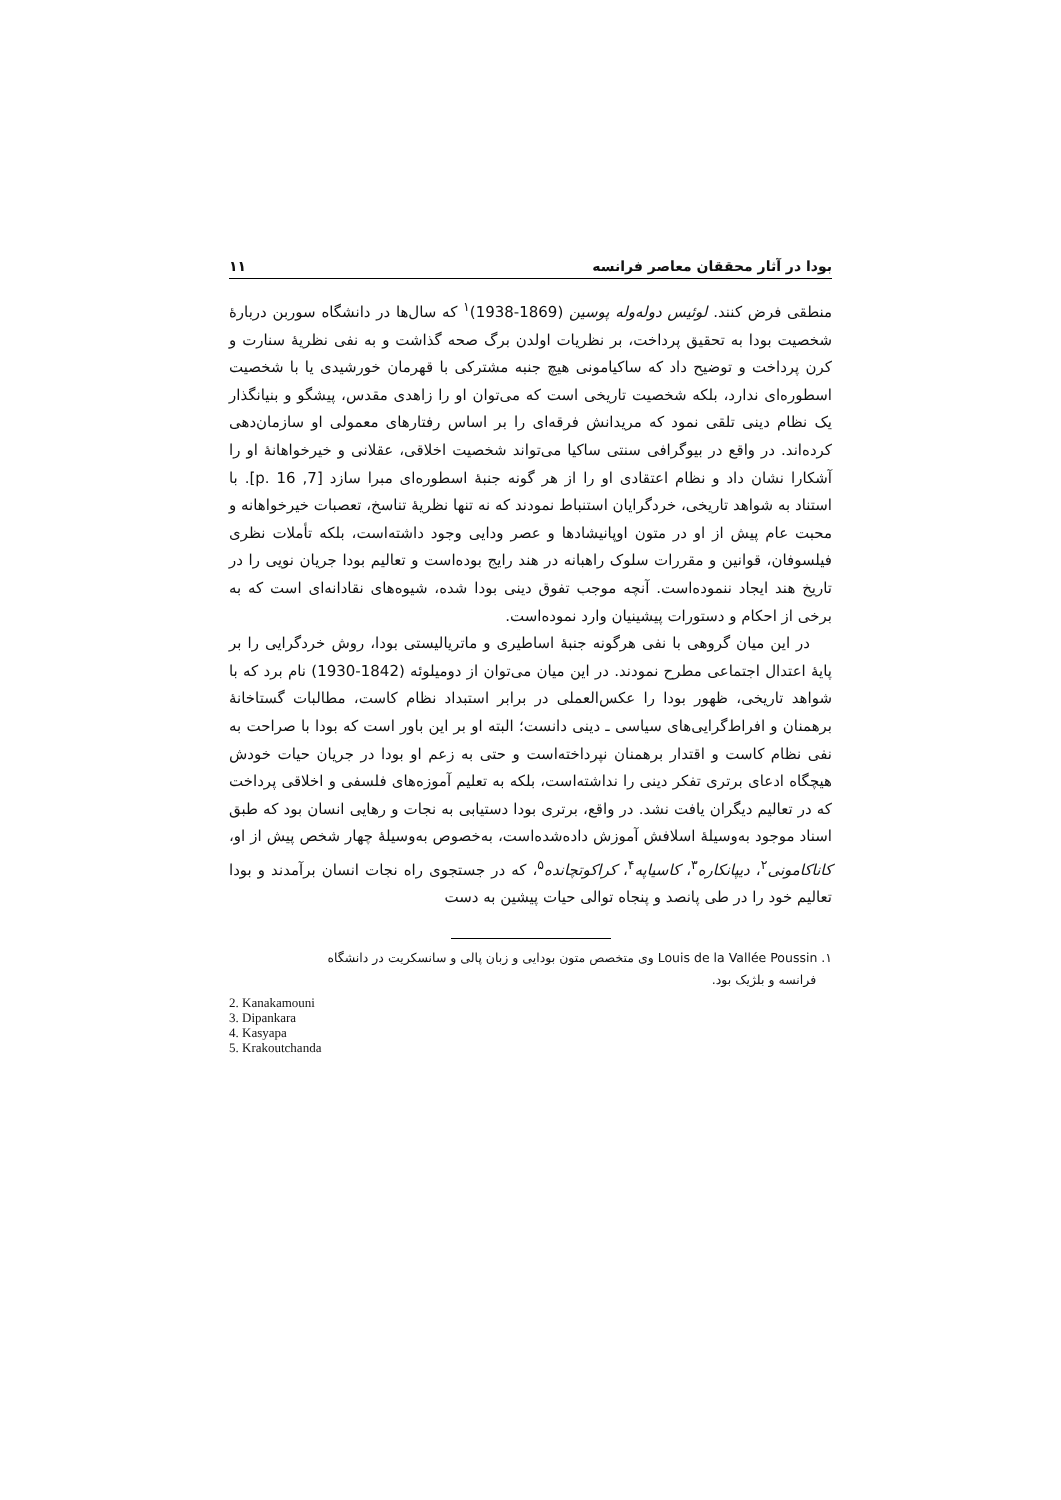بودا در آثار محققان معاصر فرانسه ۱۱
منطقی فرض کنند. لوئیس دوله‌وله پوسین (1869-1938)<sup>۱</sup> که سال‌ها در دانشگاه سوربن دربارهٔ شخصیت بودا به تحقیق پرداخت، بر نظریات اولدن برگ صحه گذاشت و به نفی نظریهٔ سنارت و کرن پرداخت و توضیح داد که ساکیامونی هیچ جنبه مشترکی با قهرمان خورشیدی یا با شخصیت اسطوره‌ای ندارد، بلکه شخصیت تاریخی است که می‌توان او را زاهدی مقدس، پیشگو و بنیانگذار یک نظام دینی تلقی نمود که مریدانش فرقه‌ای را بر اساس رفتارهای معمولی او سازمان‌دهی کرده‌اند. در واقع در بیوگرافی سنتی ساکیا می‌تواند شخصیت اخلاقی، عقلانی و خیرخواهانهٔ او را آشکارا نشان داد و نظام اعتقادی او را از هر گونه جنبهٔ اسطوره‌ای مبرا سازد [7, p. 16]. با استناد به شواهد تاریخی، خردگرایان استنباط نمودند که نه تنها نظریهٔ تناسخ، تعصبات خیرخواهانه و محبت عام پیش از او در متون اوپانیشادها و عصر ودایی وجود داشته‌است، بلکه تأملات نظری فیلسوفان، قوانین و مقررات سلوک راهبانه در هند رایج بوده‌است و تعالیم بودا جریان نویی را در تاریخ هند ایجاد ننموده‌است. آنچه موجب تفوق دینی بودا شده، شیوه‌های نقادانه‌ای است که به برخی از احکام و دستورات پیشینیان وارد نموده‌است.
در این میان گروهی با نفی هرگونه جنبهٔ اساطیری و ماتریالیستی بودا، روش خردگرایی را بر پایهٔ اعتدال اجتماعی مطرح نمودند. در این میان می‌توان از دومیلوئه (1842-1930) نام برد که با شواهد تاریخی، ظهور بودا را عکس‌العملی در برابر استبداد نظام کاست، مطالبات گستاخانهٔ برهمنان و افراط‌گرایی‌های سیاسی ـ دینی دانست؛ البته او بر این باور است که بودا با صراحت به نفی نظام کاست و اقتدار برهمنان نپرداخته‌است و حتی به زعم او بودا در جریان حیات خودش هیچگاه ادعای برتری تفکر دینی را نداشته‌است، بلکه به تعلیم آموزه‌های فلسفی و اخلاقی پرداخت که در تعالیم دیگران یافت نشد. در واقع، برتری بودا دستیابی به نجات و رهایی انسان بود که طبق اسناد موجود به‌وسیلهٔ اسلافش آموزش داده‌شده‌است، به‌خصوص به‌وسیلهٔ چهار شخص پیش از او، کاناکامونی<sup>۲</sup>، دیپانکاره<sup>۳</sup>، کاسیاپه<sup>۴</sup>، کراکوتچانده<sup>۵</sup>، که در جستجوی راه نجات انسان برآمدند و بودا تعالیم خود را در طی پانصد و پنجاه توالی حیات پیشین به دست
۱. Louis de la Vallée Poussin وی متخصص متون بودایی و زبان پالی و سانسکریت در دانشگاه
فرانسه و بلژیک بود.
2. Kanakamouni
3. Dipankara
4. Kasyapa
5. Krakoutchanda